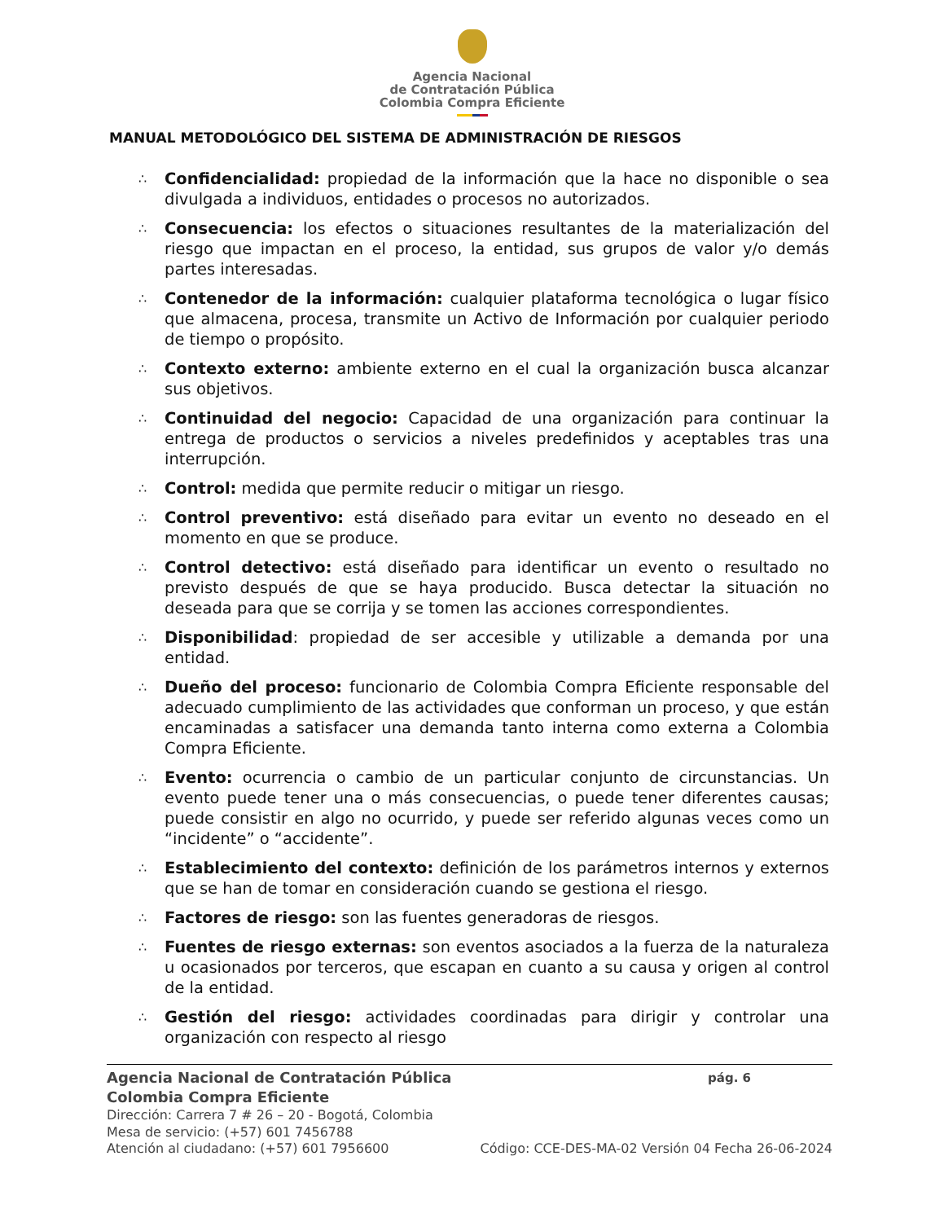Agencia Nacional
de Contratación Pública
Colombia Compra Eficiente
MANUAL METODOLÓGICO DEL SISTEMA DE ADMINISTRACIÓN DE RIESGOS
∴ Confidencialidad: propiedad de la información que la hace no disponible o sea divulgada a individuos, entidades o procesos no autorizados.
∴ Consecuencia: los efectos o situaciones resultantes de la materialización del riesgo que impactan en el proceso, la entidad, sus grupos de valor y/o demás partes interesadas.
∴ Contenedor de la información: cualquier plataforma tecnológica o lugar físico que almacena, procesa, transmite un Activo de Información por cualquier periodo de tiempo o propósito.
∴ Contexto externo: ambiente externo en el cual la organización busca alcanzar sus objetivos.
∴ Continuidad del negocio: Capacidad de una organización para continuar la entrega de productos o servicios a niveles predefinidos y aceptables tras una interrupción.
∴ Control: medida que permite reducir o mitigar un riesgo.
∴ Control preventivo: está diseñado para evitar un evento no deseado en el momento en que se produce.
∴ Control detectivo: está diseñado para identificar un evento o resultado no previsto después de que se haya producido. Busca detectar la situación no deseada para que se corrija y se tomen las acciones correspondientes.
∴ Disponibilidad: propiedad de ser accesible y utilizable a demanda por una entidad.
∴ Dueño del proceso: funcionario de Colombia Compra Eficiente responsable del adecuado cumplimiento de las actividades que conforman un proceso, y que están encaminadas a satisfacer una demanda tanto interna como externa a Colombia Compra Eficiente.
∴ Evento: ocurrencia o cambio de un particular conjunto de circunstancias. Un evento puede tener una o más consecuencias, o puede tener diferentes causas; puede consistir en algo no ocurrido, y puede ser referido algunas veces como un “incidente” o “accidente”.
∴ Establecimiento del contexto: definición de los parámetros internos y externos que se han de tomar en consideración cuando se gestiona el riesgo.
∴ Factores de riesgo: son las fuentes generadoras de riesgos.
∴ Fuentes de riesgo externas: son eventos asociados a la fuerza de la naturaleza u ocasionados por terceros, que escapan en cuanto a su causa y origen al control de la entidad.
∴ Gestión del riesgo: actividades coordinadas para dirigir y controlar una organización con respecto al riesgo
Agencia Nacional de Contratación Pública pág. 6
Colombia Compra Eficiente
Dirección: Carrera 7 # 26 – 20 - Bogotá, Colombia
Mesa de servicio: (+57) 601 7456788
Atención al ciudadano: (+57) 601 7956600 Código: CCE-DES-MA-02 Versión 04 Fecha 26-06-2024